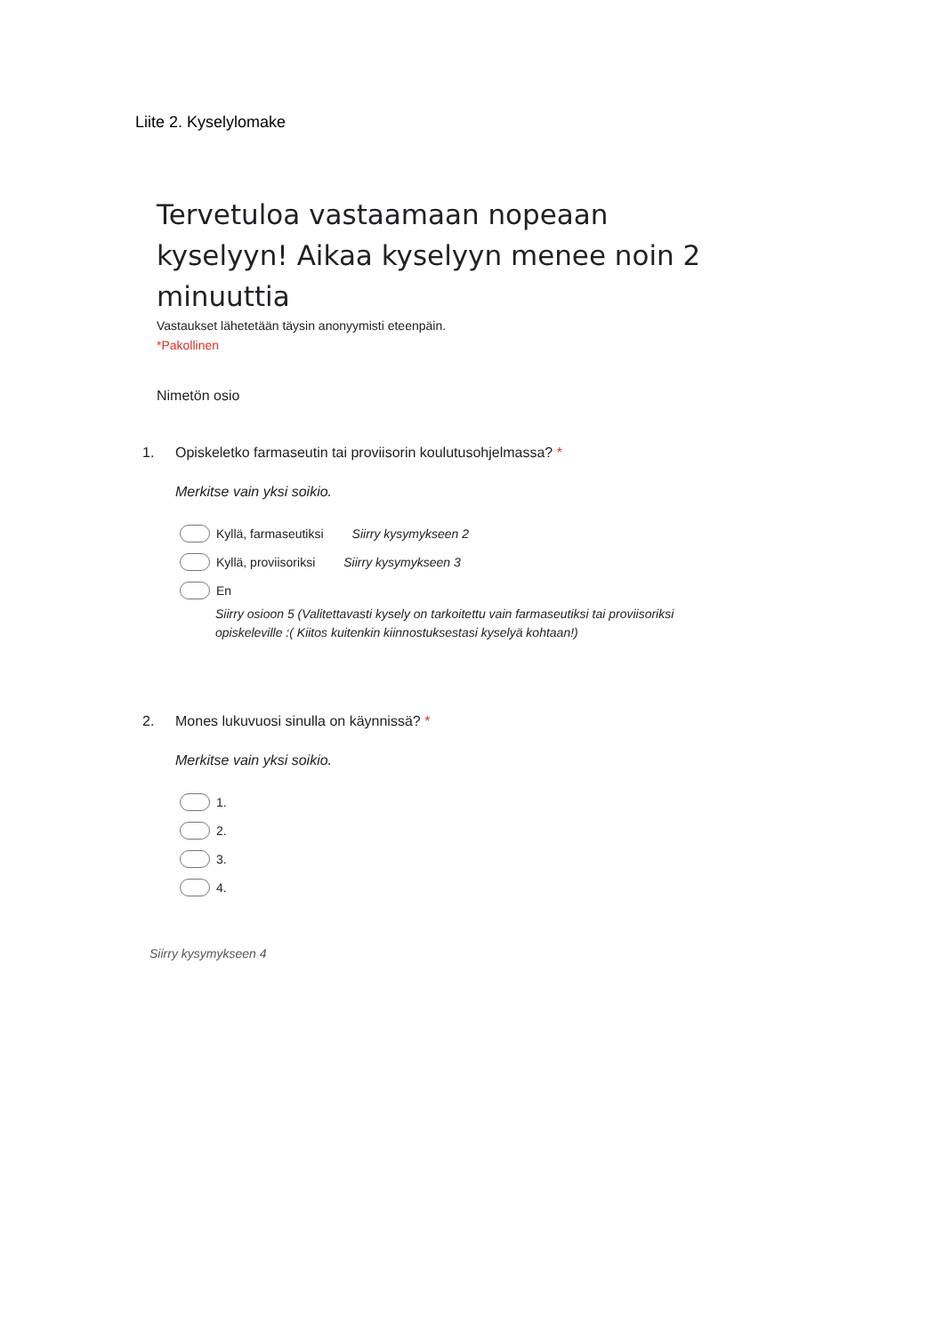Liite 2. Kyselylomake
Tervetuloa vastaamaan nopeaan kyselyyn! Aikaa kyselyyn menee noin 2 minuuttia
Vastaukset lähetetään täysin anonyymisti eteenpäin.
*Pakollinen
Nimetön osio
1. Opiskeletko farmaseutin tai proviisorin koulutusohjelmassa? *
Merkitse vain yksi soikio.
Kyllä, farmaseutiksi Siirry kysymykseen 2
Kyllä, proviisoriksi Siirry kysymykseen 3
En
Siirry osioon 5 (Valitettavasti kysely on tarkoitettu vain farmaseutiksi tai proviisoriksi opiskeleville :( Kiitos kuitenkin kiinnostuksestasi kyselyä kohtaan!)
2. Mones lukuvuosi sinulla on käynnissä? *
Merkitse vain yksi soikio.
1.
2.
3.
4.
Siirry kysymykseen 4